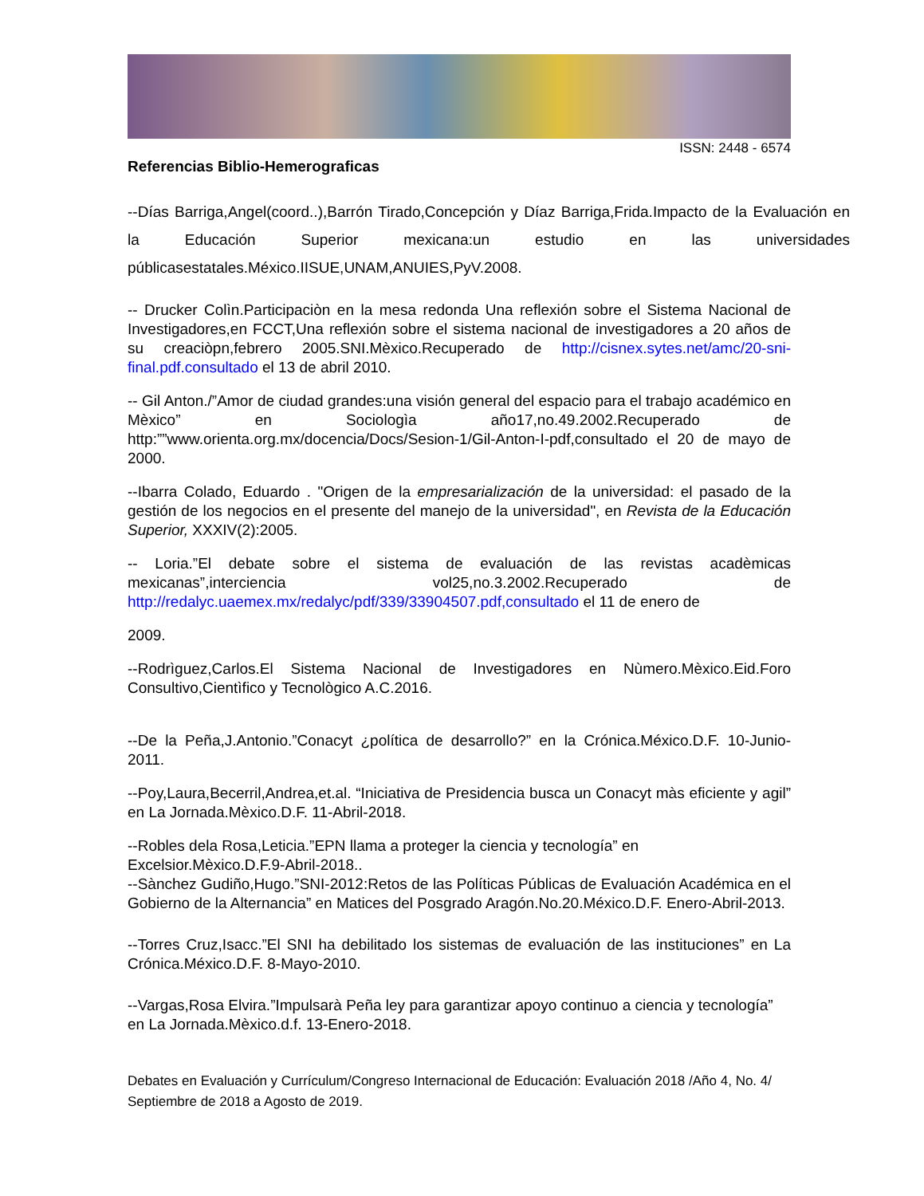ISSN: 2448 - 6574
Referencias Biblio-Hemerograficas
--Días Barriga,Angel(coord..),Barrón Tirado,Concepción y Díaz Barriga,Frida.Impacto de la Evaluación en la Educación Superior mexicana:un estudio en las universidades públicasestatales.México.IISUE,UNAM,ANUIES,PyV.2008.
-- Drucker Colìn.Participaciòn en la mesa redonda Una reflexión sobre el Sistema Nacional de Investigadores,en FCCT,Una reflexión sobre el sistema nacional de investigadores a 20 años de su creaciòpn,febrero 2005.SNI.Mèxico.Recuperado de http://cisnex.sytes.net/amc/20-sni-final.pdf.consultado el 13 de abril 2010.
-- Gil Anton./”Amor de ciudad grandes:una visión general del espacio para el trabajo académico en Mèxico” en Sociologìa año17,no.49.2002.Recuperado de http:””www.orienta.org.mx/docencia/Docs/Sesion-1/Gil-Anton-I-pdf,consultado el 20 de mayo de 2000.
--Ibarra Colado, Eduardo . "Origen de la empresarialización de la universidad: el pasado de la gestión de los negocios en el presente del manejo de la universidad", en Revista de la Educación Superior, XXXIV(2):2005.
-- Loria.”El debate sobre el sistema de evaluación de las revistas acadèmicas mexicanas”,interciencia vol25,no.3.2002.Recuperado de http://redalyc.uaemex.mx/redalyc/pdf/339/33904507.pdf,consultado el 11 de enero de
2009.
--Rodrìguez,Carlos.El Sistema Nacional de Investigadores en Nùmero.Mèxico.Eid.Foro Consultivo,Cientìfico y Tecnològico A.C.2016.
--De la Peña,J.Antonio.”Conacyt ¿política de desarrollo?” en la Crónica.México.D.F. 10-Junio-2011.
--Poy,Laura,Becerril,Andrea,et.al. “Iniciativa de Presidencia busca un Conacyt màs eficiente y agil” en La Jornada.Mèxico.D.F. 11-Abril-2018.
--Robles dela Rosa,Leticia.”EPN llama a proteger la ciencia y tecnología” en Excelsior.Mèxico.D.F.9-Abril-2018..
--Sànchez Gudiño,Hugo.”SNI-2012:Retos de las Políticas Públicas de Evaluación Académica en el Gobierno de la Alternancia” en Matices del Posgrado Aragón.No.20.México.D.F. Enero-Abril-2013.
--Torres Cruz,Isacc.”El SNI ha debilitado los sistemas de evaluación de las instituciones” en La Crónica.México.D.F. 8-Mayo-2010.
--Vargas,Rosa Elvira.”Impulsarà Peña ley para garantizar apoyo continuo a ciencia y tecnología” en La Jornada.Mèxico.d.f. 13-Enero-2018.
Debates en Evaluación y Currículum/Congreso Internacional de Educación: Evaluación 2018 /Año 4, No. 4/ Septiembre de 2018 a Agosto de 2019.